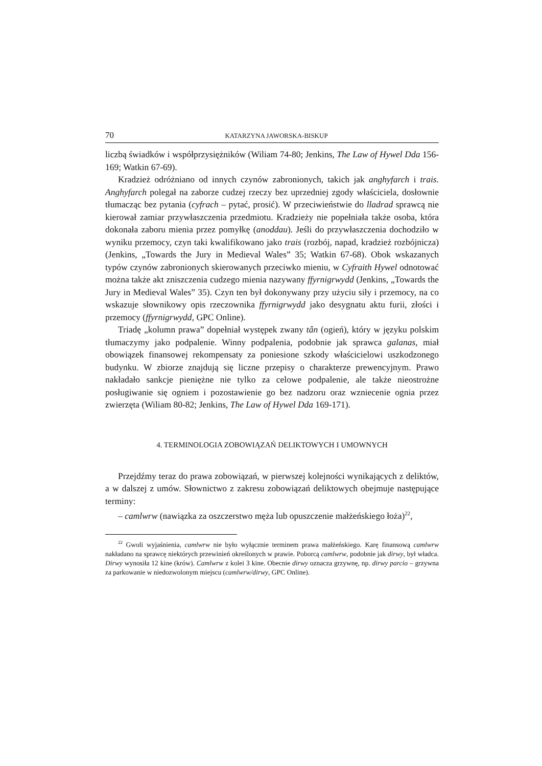70 KATARZYNA JAWORSKA-BISKUP
liczbą świadków i współprzysiężników (Wiliam 74-80; Jenkins, The Law of Hywel Dda 156-169; Watkin 67-69).
Kradzież odróżniano od innych czynów zabronionych, takich jak anghyfarch i trais. Anghyfarch polegał na zaborze cudzej rzeczy bez uprzedniej zgody właściciela, dosłownie tłumacząc bez pytania (cyfrach – pytać, prosić). W przeciwieństwie do lladrad sprawcą nie kierował zamiar przywłaszczenia przedmiotu. Kradzieży nie popełniała także osoba, która dokonała zaboru mienia przez pomyłkę (anoddau). Jeśli do przywłaszczenia dochodziło w wyniku przemocy, czyn taki kwalifikowano jako trais (rozbój, napad, kradzież rozbójnicza) (Jenkins, „Towards the Jury in Medieval Wales” 35; Watkin 67-68). Obok wskazanych typów czynów zabronionych skierowanych przeciwko mieniu, w Cyfraith Hywel odnotować można także akt zniszczenia cudzego mienia nazywany ffyrnigrwydd (Jenkins, „Towards the Jury in Medieval Wales” 35). Czyn ten był dokonywany przy użyciu siły i przemocy, na co wskazuje słownikowy opis rzeczownika ffyrnigrwydd jako desygnatu aktu furii, złości i przemocy (ffyrnigrwydd, GPC Online).
Triadę „kolumn prawa” dopełniał występek zwany tân (ogień), który w języku polskim tłumaczymy jako podpalenie. Winny podpalenia, podobnie jak sprawca galanas, miał obowiązek finansowej rekompensaty za poniesione szkody właścicielowi uszkodzonego budynku. W zbiorze znajdują się liczne przepisy o charakterze prewencyjnym. Prawo nakładało sankcje pieniężne nie tylko za celowe podpalenie, ale także nieostrożne posługiwanie się ogniem i pozostawienie go bez nadzoru oraz wzniecenie ognia przez zwierzęta (Wiliam 80-82; Jenkins, The Law of Hywel Dda 169-171).
4. TERMINOLOGIA ZOBOWIĄZAŃ DELIKTOWYCH I UMOWNYCH
Przejdźmy teraz do prawa zobowiązań, w pierwszej kolejności wynikających z deliktów, a w dalszej z umów. Słownictwo z zakresu zobowiązań deliktowych obejmuje następujące terminy:
– camlwrw (nawiązka za oszczerstwo męża lub opuszczenie małżeńskiego łoża)<sup>22</sup>,
<sup>22</sup> Gwoli wyjaśnienia, camlwrw nie było wyłącznie terminem prawa małżeńskiego. Karę finansową camlwrw nakładano na sprawcę niektórych przewinień określonych w prawie. Poborcą camlwrw, podobnie jak dirwy, był władca. Dirwy wynosiła 12 kine (krów). Camlwrw z kolei 3 kine. Obecnie dirwy oznacza grzywnę, np. dirwy parcio – grzywna za parkowanie w niedozwolonym miejscu (camlwrw/dirwy, GPC Online).